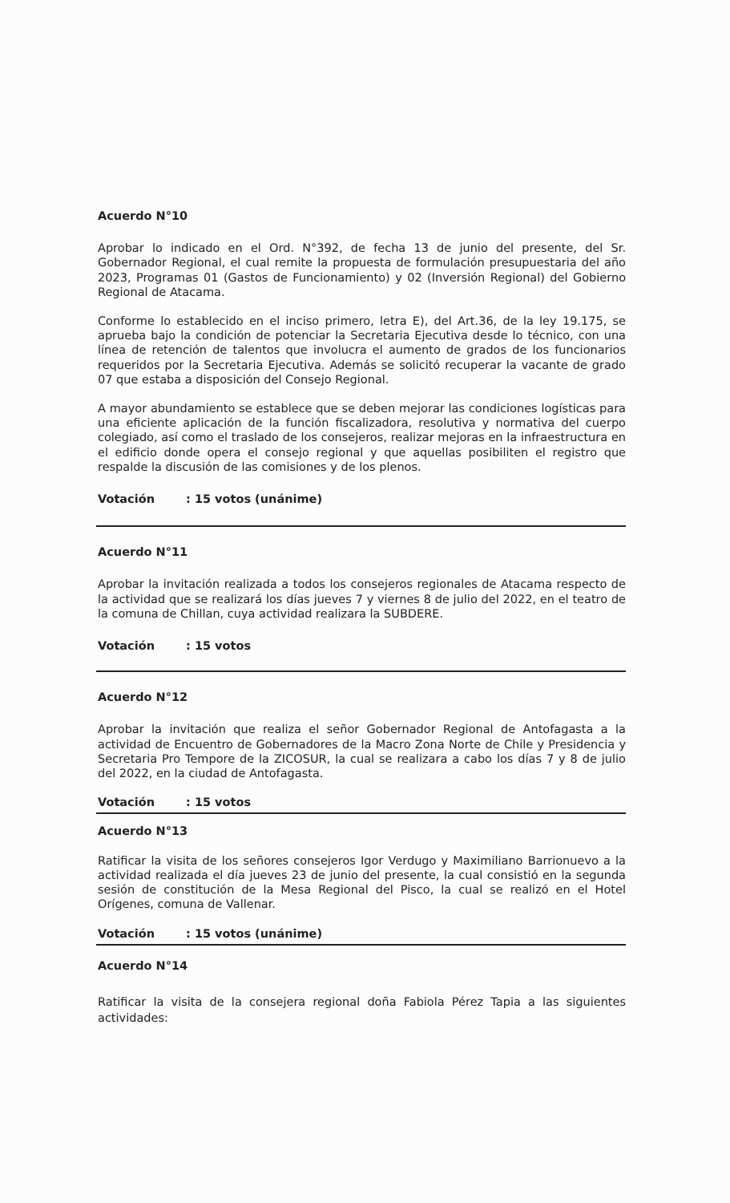Acuerdo N°10
Aprobar lo indicado en el Ord. N°392, de fecha 13 de junio del presente, del Sr. Gobernador Regional, el cual remite la propuesta de formulación presupuestaria del año 2023, Programas 01 (Gastos de Funcionamiento) y 02 (Inversión Regional) del Gobierno Regional de Atacama.
Conforme lo establecido en el inciso primero, letra E), del Art.36, de la ley 19.175, se aprueba bajo la condición de potenciar la Secretaria Ejecutiva desde lo técnico, con una línea de retención de talentos que involucra el aumento de grados de los funcionarios requeridos por la Secretaria Ejecutiva. Además se solicitó recuperar la vacante de grado 07 que estaba a disposición del Consejo Regional.
A mayor abundamiento se establece que se deben mejorar las condiciones logísticas para una eficiente aplicación de la función fiscalizadora, resolutiva y normativa del cuerpo colegiado, así como el traslado de los consejeros, realizar mejoras en la infraestructura en el edificio donde opera el consejo regional y que aquellas posibiliten el registro que respalde la discusión de las comisiones y de los plenos.
Votación : 15 votos (unánime)
Acuerdo N°11
Aprobar la invitación realizada a todos los consejeros regionales de Atacama respecto de la actividad que se realizará los días jueves 7 y viernes 8 de julio del 2022, en el teatro de la comuna de Chillan, cuya actividad realizara la SUBDERE.
Votación : 15 votos
Acuerdo N°12
Aprobar la invitación que realiza el señor Gobernador Regional de Antofagasta a la actividad de Encuentro de Gobernadores de la Macro Zona Norte de Chile y Presidencia y Secretaria Pro Tempore de la ZICOSUR, la cual se realizara a cabo los días 7 y 8 de julio del 2022, en la ciudad de Antofagasta.
Votación : 15 votos
Acuerdo N°13
Ratificar la visita de los señores consejeros Igor Verdugo y Maximiliano Barrionuevo a la actividad realizada el día jueves 23 de junio del presente, la cual consistió en la segunda sesión de constitución de la Mesa Regional del Pisco, la cual se realizó en el Hotel Orígenes, comuna de Vallenar.
Votación : 15 votos (unánime)
Acuerdo N°14
Ratificar la visita de la consejera regional doña Fabiola Pérez Tapia a las siguientes actividades: